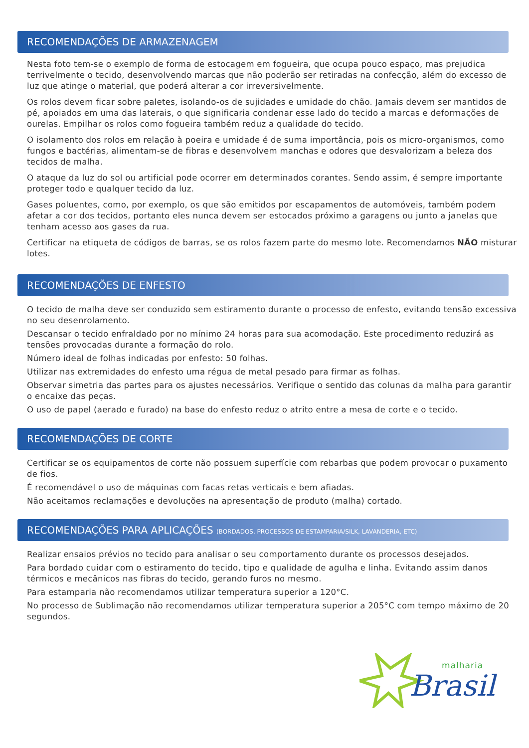RECOMENDAÇÕES DE ARMAZENAGEM
Nesta foto tem-se o exemplo de forma de estocagem em fogueira, que ocupa pouco espaço, mas prejudica terrivelmente o tecido, desenvolvendo marcas que não poderão ser retiradas na confecção, além do excesso de luz que atinge o material, que poderá alterar a cor irreversivelmente.
Os rolos devem ficar sobre paletes, isolando-os de sujidades e umidade do chão. Jamais devem ser mantidos de pé, apoiados em uma das laterais, o que significaria condenar esse lado do tecido a marcas e deformações de ourelas. Empilhar os rolos como fogueira também reduz a qualidade do tecido.
O isolamento dos rolos em relação à poeira e umidade é de suma importância, pois os micro-organismos, como fungos e bactérias, alimentam-se de fibras e desenvolvem manchas e odores que desvalorizam a beleza dos tecidos de malha.
O ataque da luz do sol ou artificial pode ocorrer em determinados corantes. Sendo assim, é sempre importante proteger todo e qualquer tecido da luz.
Gases poluentes, como, por exemplo, os que são emitidos por escapamentos de automóveis, também podem afetar a cor dos tecidos, portanto eles nunca devem ser estocados próximo a garagens ou junto a janelas que tenham acesso aos gases da rua.
Certificar na etiqueta de códigos de barras, se os rolos fazem parte do mesmo lote. Recomendamos NÃO misturar lotes.
RECOMENDAÇÕES DE ENFESTO
O tecido de malha deve ser conduzido sem estiramento durante o processo de enfesto, evitando tensão excessiva no seu desenrolamento.
Descansar o tecido enfraldado por no mínimo 24 horas para sua acomodação. Este procedimento reduzirá as tensões provocadas durante a formação do rolo.
Número ideal de folhas indicadas por enfesto: 50 folhas.
Utilizar nas extremidades do enfesto uma régua de metal pesado para firmar as folhas.
Observar simetria das partes para os ajustes necessários. Verifique o sentido das colunas da malha para garantir o encaixe das peças.
O uso de papel (aerado e furado) na base do enfesto reduz o atrito entre a mesa de corte e o tecido.
RECOMENDAÇÕES DE CORTE
Certificar se os equipamentos de corte não possuem superfície com rebarbas que podem provocar o puxamento de fios.
É recomendável o uso de máquinas com facas retas verticais e bem afiadas.
Não aceitamos reclamações e devoluções na apresentação de produto (malha) cortado.
RECOMENDAÇÕES PARA APLICAÇÕES (BORDADOS, PROCESSOS DE ESTAMPARIA/SILK, LAVANDERIA, ETC)
Realizar ensaios prévios no tecido para analisar o seu comportamento durante os processos desejados.
Para bordado cuidar com o estiramento do tecido, tipo e qualidade de agulha e linha. Evitando assim danos térmicos e mecânicos nas fibras do tecido, gerando furos no mesmo.
Para estamparia não recomendamos utilizar temperatura superior a 120°C.
No processo de Sublimação não recomendamos utilizar temperatura superior a 205°C com tempo máximo de 20 segundos.
malharia
Brasil